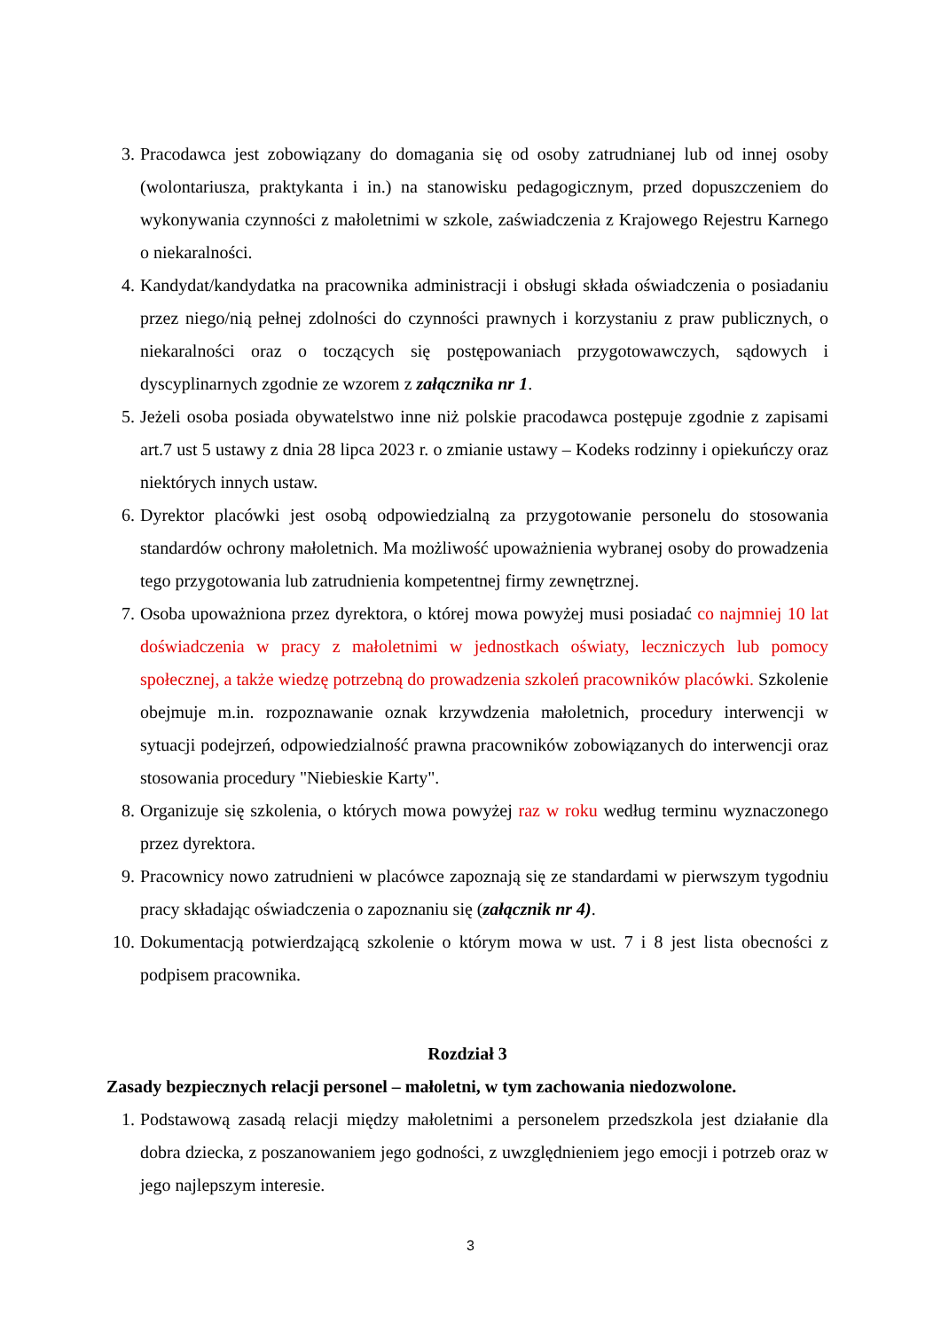3. Pracodawca jest zobowiązany do domagania się od osoby zatrudnianej lub od innej osoby (wolontariusza, praktykanta i in.) na stanowisku pedagogicznym, przed dopuszczeniem do wykonywania czynności z małoletnimi w szkole, zaświadczenia z Krajowego Rejestru Karnego o niekaralności.
4. Kandydat/kandydatka na pracownika administracji i obsługi składa oświadczenia o posiadaniu przez niego/nią pełnej zdolności do czynności prawnych i korzystaniu z praw publicznych, o niekaralności oraz o toczących się postępowaniach przygotowawczych, sądowych i dyscyplinarnych zgodnie ze wzorem z załącznika nr 1.
5. Jeżeli osoba posiada obywatelstwo inne niż polskie pracodawca postępuje zgodnie z zapisami art.7 ust 5 ustawy z dnia 28 lipca 2023 r. o zmianie ustawy – Kodeks rodzinny i opiekuńczy oraz niektórych innych ustaw.
6. Dyrektor placówki jest osobą odpowiedzialną za przygotowanie personelu do stosowania standardów ochrony małoletnich. Ma możliwość upoważnienia wybranej osoby do prowadzenia tego przygotowania lub zatrudnienia kompetentnej firmy zewnętrznej.
7. Osoba upoważniona przez dyrektora, o której mowa powyżej musi posiadać co najmniej 10 lat doświadczenia w pracy z małoletnimi w jednostkach oświaty, leczniczych lub pomocy społecznej, a także wiedzę potrzebną do prowadzenia szkoleń pracowników placówki. Szkolenie obejmuje m.in. rozpoznawanie oznak krzywdzenia małoletnich, procedury interwencji w sytuacji podejrzeń, odpowiedzialność prawna pracowników zobowiązanych do interwencji oraz stosowania procedury "Niebieskie Karty".
8. Organizuje się szkolenia, o których mowa powyżej raz w roku według terminu wyznaczonego przez dyrektora.
9. Pracownicy nowo zatrudnieni w placówce zapoznają się ze standardami w pierwszym tygodniu pracy składając oświadczenia o zapoznaniu się (załącznik nr 4).
10.
Dokumentacją potwierdzającą szkolenie o którym mowa w ust. 7 i 8 jest lista obecności z podpisem pracownika.
Rozdział 3
Zasady bezpiecznych relacji personel – małoletni, w tym zachowania niedozwolone.
1. Podstawową zasadą relacji między małoletnimi a personelem przedszkola jest działanie dla dobra dziecka, z poszanowaniem jego godności, z uwzględnieniem jego emocji i potrzeb oraz w jego najlepszym interesie.
3